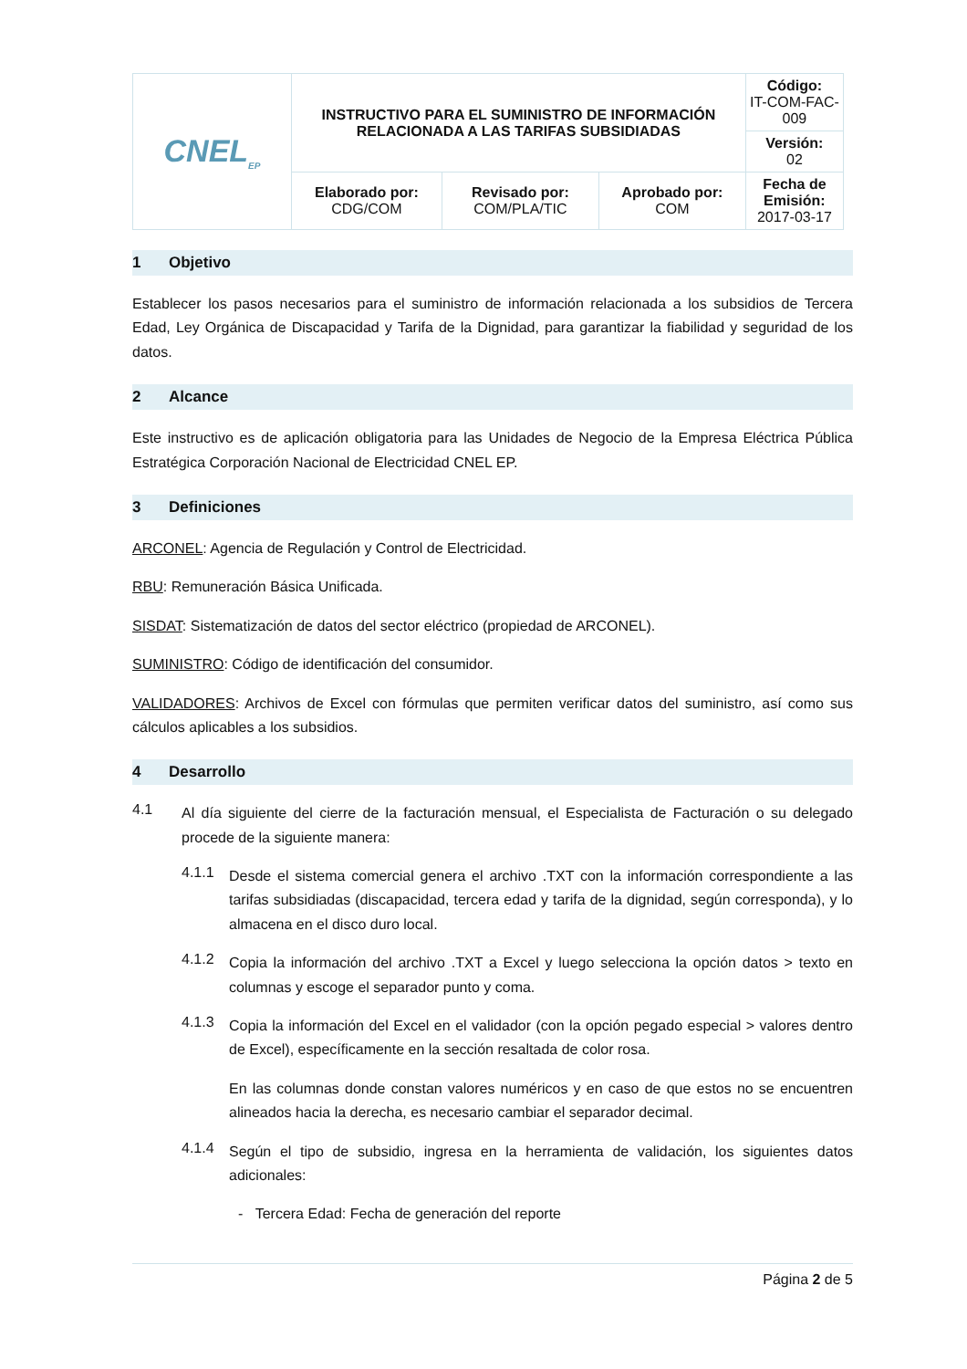| CNEL<sub>EP</sub> | INSTRUCTIVO PARA EL SUMINISTRO DE INFORMACIÓN RELACIONADA A LAS TARIFAS SUBSIDIADAS | | | Código: IT-COM-FAC-009 |
| | | | | Versión: 02 |
| | Elaborado por: CDG/COM | Revisado por: COM/PLA/TIC | Aprobado por: COM | Fecha de Emisión: 2017-03-17 |
1 Objetivo
Establecer los pasos necesarios para el suministro de información relacionada a los subsidios de Tercera Edad, Ley Orgánica de Discapacidad y Tarifa de la Dignidad, para garantizar la fiabilidad y seguridad de los datos.
2 Alcance
Este instructivo es de aplicación obligatoria para las Unidades de Negocio de la Empresa Eléctrica Pública Estratégica Corporación Nacional de Electricidad CNEL EP.
3 Definiciones
ARCONEL: Agencia de Regulación y Control de Electricidad.
RBU: Remuneración Básica Unificada.
SISDAT: Sistematización de datos del sector eléctrico (propiedad de ARCONEL).
SUMINISTRO: Código de identificación del consumidor.
VALIDADORES: Archivos de Excel con fórmulas que permiten verificar datos del suministro, así como sus cálculos aplicables a los subsidios.
4 Desarrollo
4.1
Al día siguiente del cierre de la facturación mensual, el Especialista de Facturación o su delegado procede de la siguiente manera:
4.1.1
Desde el sistema comercial genera el archivo .TXT con la información correspondiente a las tarifas subsidiadas (discapacidad, tercera edad y tarifa de la dignidad, según corresponda), y lo almacena en el disco duro local.
4.1.2
Copia la información del archivo .TXT a Excel y luego selecciona la opción datos > texto en columnas y escoge el separador punto y coma.
4.1.3
Copia la información del Excel en el validador (con la opción pegado especial > valores dentro de Excel), específicamente en la sección resaltada de color rosa.
En las columnas donde constan valores numéricos y en caso de que estos no se encuentren alineados hacia la derecha, es necesario cambiar el separador decimal.
4.1.4
Según el tipo de subsidio, ingresa en la herramienta de validación, los siguientes datos adicionales:
- Tercera Edad: Fecha de generación del reporte
Página 2 de 5